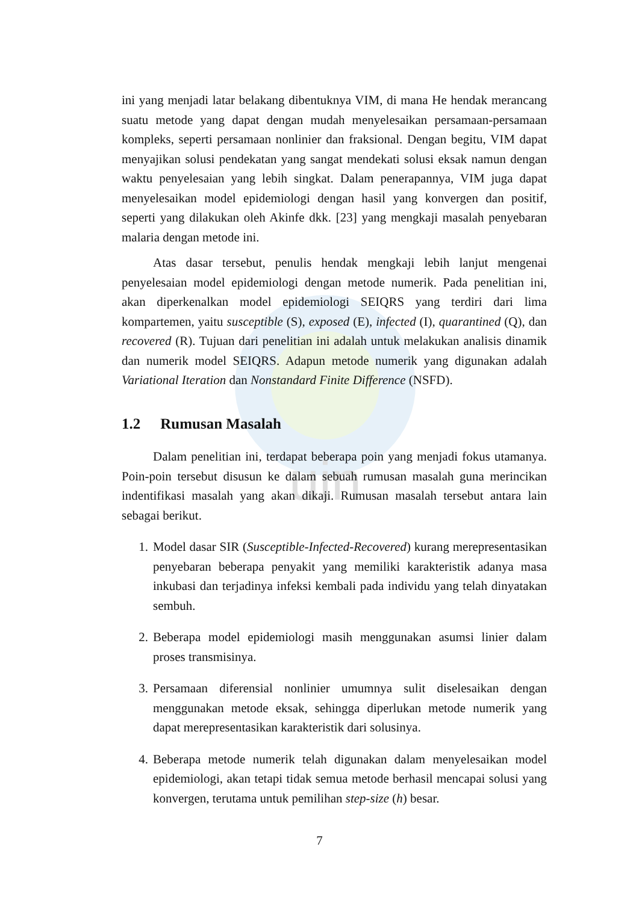uin
ini yang menjadi latar belakang dibentuknya VIM, di mana He hendak merancang suatu metode yang dapat dengan mudah menyelesaikan persamaan-persamaan kompleks, seperti persamaan nonlinier dan fraksional. Dengan begitu, VIM dapat menyajikan solusi pendekatan yang sangat mendekati solusi eksak namun dengan waktu penyelesaian yang lebih singkat. Dalam penerapannya, VIM juga dapat menyelesaikan model epidemiologi dengan hasil yang konvergen dan positif, seperti yang dilakukan oleh Akinfe dkk. [23] yang mengkaji masalah penyebaran malaria dengan metode ini.
Atas dasar tersebut, penulis hendak mengkaji lebih lanjut mengenai penyelesaian model epidemiologi dengan metode numerik. Pada penelitian ini, akan diperkenalkan model epidemiologi SEIQRS yang terdiri dari lima kompartemen, yaitu susceptible (S), exposed (E), infected (I), quarantined (Q), dan recovered (R). Tujuan dari penelitian ini adalah untuk melakukan analisis dinamik dan numerik model SEIQRS. Adapun metode numerik yang digunakan adalah Variational Iteration dan Nonstandard Finite Difference (NSFD).
1.2 Rumusan Masalah
Dalam penelitian ini, terdapat beberapa poin yang menjadi fokus utamanya. Poin-poin tersebut disusun ke dalam sebuah rumusan masalah guna merincikan indentifikasi masalah yang akan dikaji. Rumusan masalah tersebut antara lain sebagai berikut.
1. Model dasar SIR (Susceptible-Infected-Recovered) kurang merepresentasikan penyebaran beberapa penyakit yang memiliki karakteristik adanya masa inkubasi dan terjadinya infeksi kembali pada individu yang telah dinyatakan sembuh.
2. Beberapa model epidemiologi masih menggunakan asumsi linier dalam proses transmisinya.
3. Persamaan diferensial nonlinier umumnya sulit diselesaikan dengan menggunakan metode eksak, sehingga diperlukan metode numerik yang dapat merepresentasikan karakteristik dari solusinya.
4. Beberapa metode numerik telah digunakan dalam menyelesaikan model epidemiologi, akan tetapi tidak semua metode berhasil mencapai solusi yang konvergen, terutama untuk pemilihan step-size (h) besar.
7